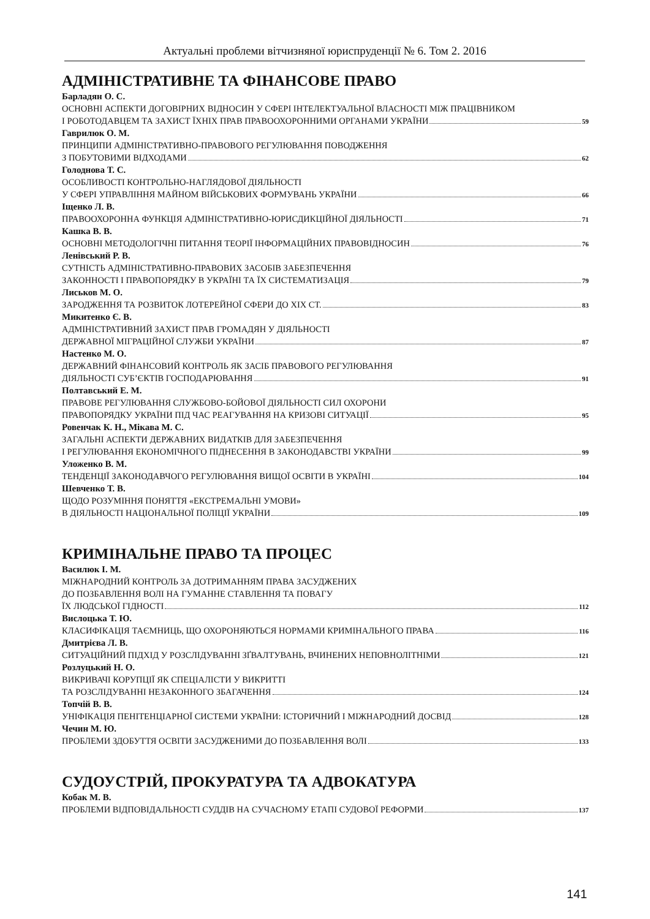Актуальні проблеми вітчизняної юриспруденції № 6. Том 2. 2016
АДМІНІСТРАТИВНЕ ТА ФІНАНСОВЕ ПРАВО
Барладян О. С.
ОСНОВНІ АСПЕКТИ ДОГОВІРНИХ ВІДНОСИН У СФЕРІ ІНТЕЛЕКТУАЛЬНОЇ ВЛАСНОСТІ МІЖ ПРАЦІВНИКОМ
І РОБОТОДАВЦЕМ ТА ЗАХИСТ ЇХНІХ ПРАВ ПРАВООХОРОННИМИ ОРГАНАМИ УКРАЇНИ 59
Гаврилюк О. М.
ПРИНЦИПИ АДМІНІСТРАТИВНО-ПРАВОВОГО РЕГУЛЮВАННЯ ПОВОДЖЕННЯ
З ПОБУТОВИМИ ВІДХОДАМИ 62
Голоднова Т. С.
ОСОБЛИВОСТІ КОНТРОЛЬНО-НАГЛЯДОВОЇ ДІЯЛЬНОСТІ
У СФЕРІ УПРАВЛІННЯ МАЙНОМ ВІЙСЬКОВИХ ФОРМУВАНЬ УКРАЇНИ 66
Іщенко Л. В.
ПРАВООХОРОННА ФУНКЦІЯ АДМІНІСТРАТИВНО-ЮРИСДИКЦІЙНОЇ ДІЯЛЬНОСТІ 71
Кашка В. В.
ОСНОВНІ МЕТОДОЛОГІЧНІ ПИТАННЯ ТЕОРІЇ ІНФОРМАЦІЙНИХ ПРАВОВІДНОСИН 76
Ленівський Р. В.
СУТНІСТЬ АДМІНІСТРАТИВНО-ПРАВОВИХ ЗАСОБІВ ЗАБЕЗПЕЧЕННЯ
ЗАКОННОСТІ І ПРАВОПОРЯДКУ В УКРАЇНІ ТА ЇХ СИСТЕМАТИЗАЦІЯ 79
Лиськов М. О.
ЗАРОДЖЕННЯ ТА РОЗВИТОК ЛОТЕРЕЙНОЇ СФЕРИ ДО XIX СТ. 83
Микитенко Є. В.
АДМІНІСТРАТИВНИЙ ЗАХИСТ ПРАВ ГРОМАДЯН У ДІЯЛЬНОСТІ
ДЕРЖАВНОЇ МІГРАЦІЙНОЇ СЛУЖБИ УКРАЇНИ 87
Настенко М. О.
ДЕРЖАВНИЙ ФІНАНСОВИЙ КОНТРОЛЬ ЯК ЗАСІБ ПРАВОВОГО РЕГУЛЮВАННЯ
ДІЯЛЬНОСТІ СУБ’ЄКТІВ ГОСПОДАРЮВАННЯ 91
Полтавський Е. М.
ПРАВОВЕ РЕГУЛЮВАННЯ СЛУЖБОВО-БОЙОВОЇ ДІЯЛЬНОСТІ СИЛ ОХОРОНИ
ПРАВОПОРЯДКУ УКРАЇНИ ПІД ЧАС РЕАГУВАННЯ НА КРИЗОВІ СИТУАЦІЇ 95
Ровенчак К. Н., Мікава М. С.
ЗАГАЛЬНІ АСПЕКТИ ДЕРЖАВНИХ ВИДАТКІВ ДЛЯ ЗАБЕЗПЕЧЕННЯ
І РЕГУЛЮВАННЯ ЕКОНОМІЧНОГО ПІДНЕСЕННЯ В ЗАКОНОДАВСТВІ УКРАЇНИ 99
Уложенко В. М.
ТЕНДЕНЦІЇ ЗАКОНОДАВЧОГО РЕГУЛЮВАННЯ ВИЩОЇ ОСВІТИ В УКРАЇНІ 104
Шевченко Т. В.
ЩОДО РОЗУМІННЯ ПОНЯТТЯ «ЕКСТРЕМАЛЬНІ УМОВИ»
В ДІЯЛЬНОСТІ НАЦІОНАЛЬНОЇ ПОЛІЦІЇ УКРАЇНИ 109
КРИМІНАЛЬНЕ ПРАВО ТА ПРОЦЕС
Василюк І. М.
МІЖНАРОДНИЙ КОНТРОЛЬ ЗА ДОТРИМАННЯМ ПРАВА ЗАСУДЖЕНИХ
ДО ПОЗБАВЛЕННЯ ВОЛІ НА ГУМАННЕ СТАВЛЕННЯ ТА ПОВАГУ
ЇХ ЛЮДСЬКОЇ ГІДНОСТІ 112
Вислоцька Т. Ю.
КЛАСИФІКАЦІЯ ТАЄМНИЦЬ, ЩО ОХОРОНЯЮТЬСЯ НОРМАМИ КРИМІНАЛЬНОГО ПРАВА 116
Дмитрієва Л. В.
СИТУАЦІЙНИЙ ПІДХІД У РОЗСЛІДУВАННІ ЗҐВАЛТУВАНЬ, ВЧИНЕНИХ НЕПОВНОЛІТНІМИ 121
Розлуцький Н. О.
ВИКРИВАЧІ КОРУПЦІЇ ЯК СПЕЦІАЛІСТИ У ВИКРИТТІ
ТА РОЗСЛІДУВАННІ НЕЗАКОННОГО ЗБАГАЧЕННЯ 124
Топчій В. В.
УНІФІКАЦІЯ ПЕНІТЕНЦІАРНОЇ СИСТЕМИ УКРАЇНИ: ІСТОРИЧНИЙ І МІЖНАРОДНИЙ ДОСВІД 128
Чечин М. Ю.
ПРОБЛЕМИ ЗДОБУТТЯ ОСВІТИ ЗАСУДЖЕНИМИ ДО ПОЗБАВЛЕННЯ ВОЛІ 133
СУДОУСТРІЙ, ПРОКУРАТУРА ТА АДВОКАТУРА
Кобак М. В.
ПРОБЛЕМИ ВІДПОВІДАЛЬНОСТІ СУДДІВ НА СУЧАСНОМУ ЕТАПІ СУДОВОЇ РЕФОРМИ 137
141